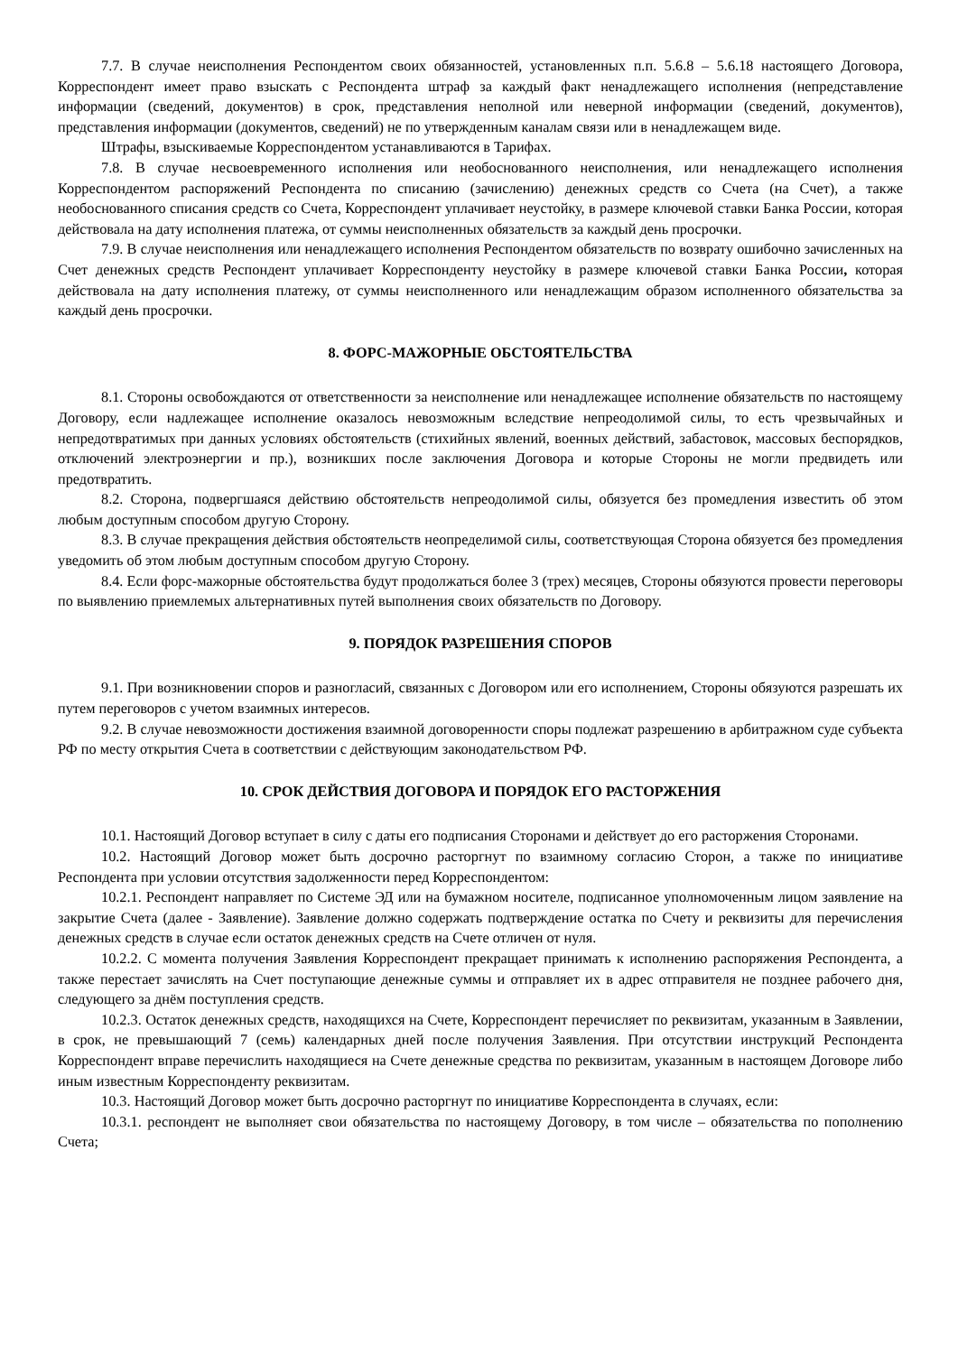7.7. В случае неисполнения Респондентом своих обязанностей, установленных п.п. 5.6.8 – 5.6.18 настоящего Договора, Корреспондент имеет право взыскать с Респондента штраф за каждый факт ненадлежащего исполнения (непредставление информации (сведений, документов) в срок, представления неполной или неверной информации (сведений, документов), представления информации (документов, сведений) не по утвержденным каналам связи или в ненадлежащем виде.
Штрафы, взыскиваемые Корреспондентом устанавливаются в Тарифах.
7.8. В случае несвоевременного исполнения или необоснованного неисполнения, или ненадлежащего исполнения Корреспондентом распоряжений Респондента по списанию (зачислению) денежных средств со Счета (на Счет), а также необоснованного списания средств со Счета, Корреспондент уплачивает неустойку, в размере ключевой ставки Банка России, которая действовала на дату исполнения платежа, от суммы неисполненных обязательств за каждый день просрочки.
7.9. В случае неисполнения или ненадлежащего исполнения Респондентом обязательств по возврату ошибочно зачисленных на Счет денежных средств Респондент уплачивает Корреспонденту неустойку в размере ключевой ставки Банка России, которая действовала на дату исполнения платежу, от суммы неисполненного или ненадлежащим образом исполненного обязательства за каждый день просрочки.
8. ФОРС-МАЖОРНЫЕ ОБСТОЯТЕЛЬСТВА
8.1. Стороны освобождаются от ответственности за неисполнение или ненадлежащее исполнение обязательств по настоящему Договору, если надлежащее исполнение оказалось невозможным вследствие непреодолимой силы, то есть чрезвычайных и непредотвратимых при данных условиях обстоятельств (стихийных явлений, военных действий, забастовок, массовых беспорядков, отключений электроэнергии и пр.), возникших после заключения Договора и которые Стороны не могли предвидеть или предотвратить.
8.2. Сторона, подвергшаяся действию обстоятельств непреодолимой силы, обязуется без промедления известить об этом любым доступным способом другую Сторону.
8.3. В случае прекращения действия обстоятельств неопределимой силы, соответствующая Сторона обязуется без промедления уведомить об этом любым доступным способом другую Сторону.
8.4. Если форс-мажорные обстоятельства будут продолжаться более 3 (трех) месяцев, Стороны обязуются провести переговоры по выявлению приемлемых альтернативных путей выполнения своих обязательств по Договору.
9. ПОРЯДОК РАЗРЕШЕНИЯ СПОРОВ
9.1. При возникновении споров и разногласий, связанных с Договором или его исполнением, Стороны обязуются разрешать их путем переговоров с учетом взаимных интересов.
9.2. В случае невозможности достижения взаимной договоренности споры подлежат разрешению в арбитражном суде субъекта РФ по месту открытия Счета в соответствии с действующим законодательством РФ.
10. СРОК ДЕЙСТВИЯ ДОГОВОРА И ПОРЯДОК ЕГО РАСТОРЖЕНИЯ
10.1. Настоящий Договор вступает в силу с даты его подписания Сторонами и действует до его расторжения Сторонами.
10.2. Настоящий Договор может быть досрочно расторгнут по взаимному согласию Сторон, а также по инициативе Респондента при условии отсутствия задолженности перед Корреспондентом:
10.2.1. Респондент направляет по Системе ЭД или на бумажном носителе, подписанное уполномоченным лицом заявление на закрытие Счета (далее - Заявление). Заявление должно содержать подтверждение остатка по Счету и реквизиты для перечисления денежных средств в случае если остаток денежных средств на Счете отличен от нуля.
10.2.2. С момента получения Заявления Корреспондент прекращает принимать к исполнению распоряжения Респондента, а также перестает зачислять на Счет поступающие денежные суммы и отправляет их в адрес отправителя не позднее рабочего дня, следующего за днём поступления средств.
10.2.3. Остаток денежных средств, находящихся на Счете, Корреспондент перечисляет по реквизитам, указанным в Заявлении, в срок, не превышающий 7 (семь) календарных дней после получения Заявления. При отсутствии инструкций Респондента Корреспондент вправе перечислить находящиеся на Счете денежные средства по реквизитам, указанным в настоящем Договоре либо иным известным Корреспонденту реквизитам.
10.3. Настоящий Договор может быть досрочно расторгнут по инициативе Корреспондента в случаях, если:
10.3.1. респондент не выполняет свои обязательства по настоящему Договору, в том числе – обязательства по пополнению Счета;